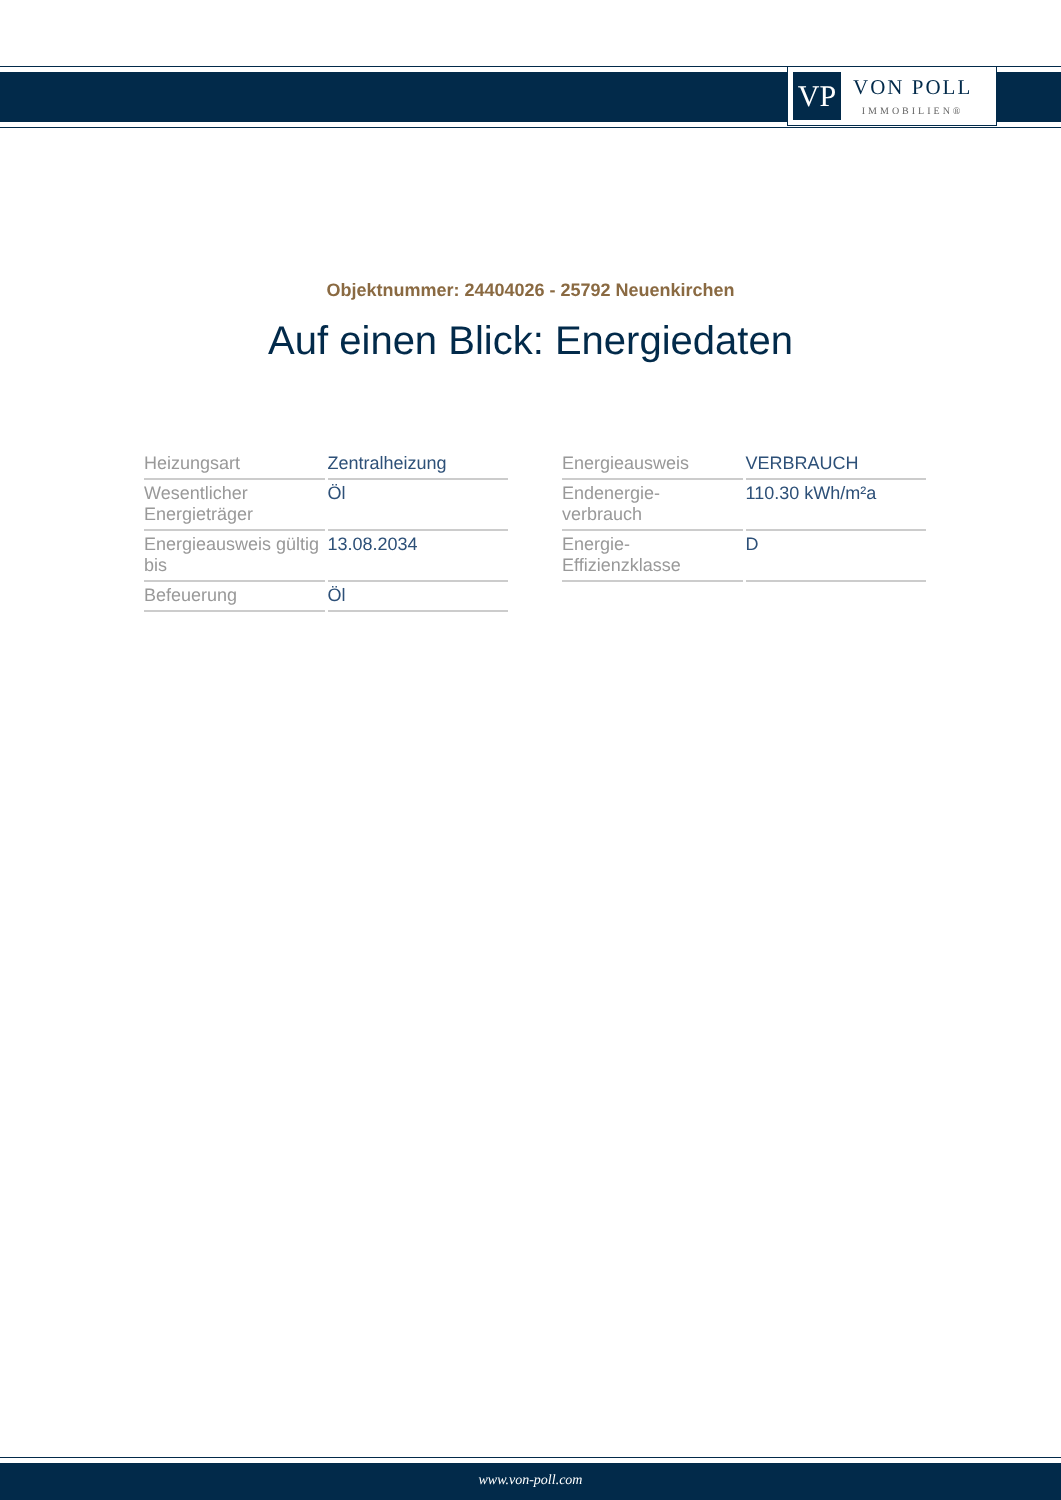VP
VON POLL
IMMOBILIEN®
Objektnummer: 24404026 - 25792 Neuenkirchen
Auf einen Blick: Energiedaten
| Heizungsart | Zentralheizung |
| Wesentlicher Energieträger | Öl |
| Energieausweis gültig bis | 13.08.2034 |
| Befeuerung | Öl |
| Energieausweis | VERBRAUCH |
| Endenergie- verbrauch | 110.30 kWh/m²a |
| Energie- Effizienzklasse | D |
www.von-poll.com